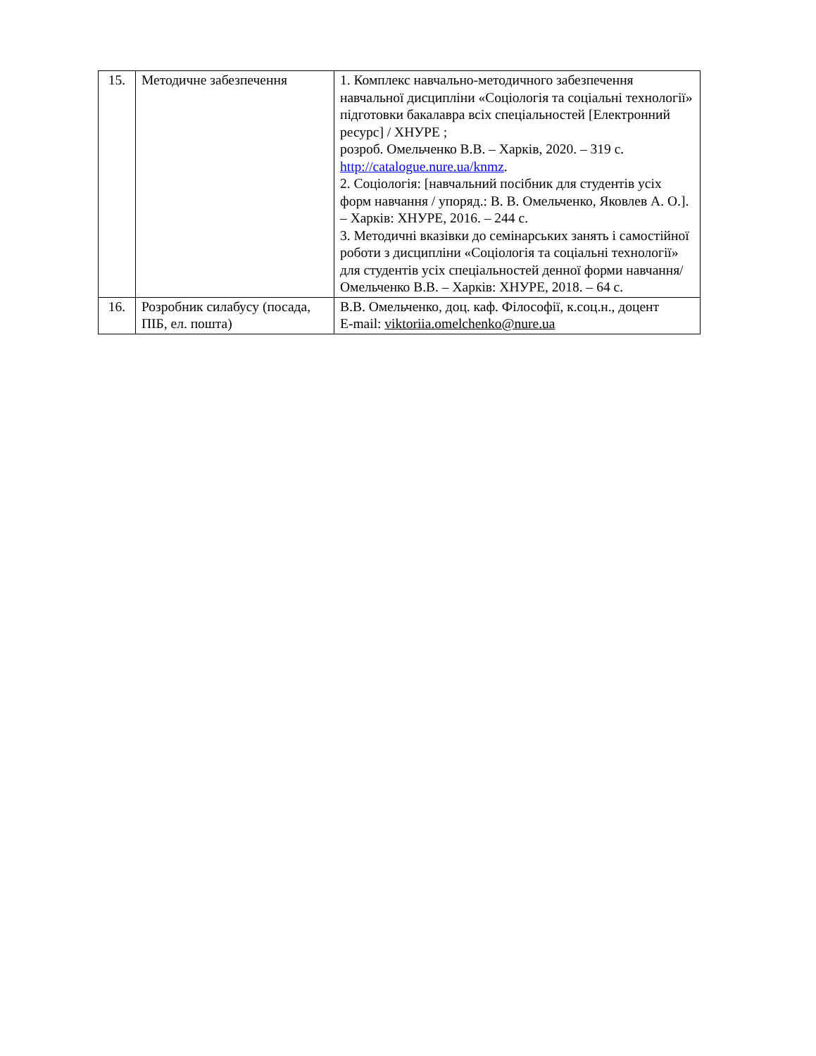| 15. | Методичне забезпечення | 1. Комплекс навчально-методичного забезпечення навчальної дисципліни «Соціологія та соціальні технології» підготовки бакалавра всіх спеціальностей [Електронний ресурс] / ХНУРЕ ; розроб. Омельченко В.В. – Харків, 2020. – 319 с. http://catalogue.nure.ua/knmz . 2. Соціологія: [навчальний посібник для студентів усіх форм навчання / упоряд.: В. В. Омельченко, Яковлев А. О.]. – Харків: ХНУРЕ, 2016. – 244 с. 3. Методичні вказівки до семінарських занять і самостійної роботи з дисципліни «Соціологія та соціальні технології» для студентів усіх спеціальностей денної форми навчання/ Омельченко В.В. – Харків: ХНУРЕ, 2018. – 64 с. |
| 16. | Розробник силабусу (посада, ПІБ, ел. пошта) | В.В. Омельченко, доц. каф. Філософії, к.соц.н., доцент E-mail: viktoriia.omelchenko@nure.ua |